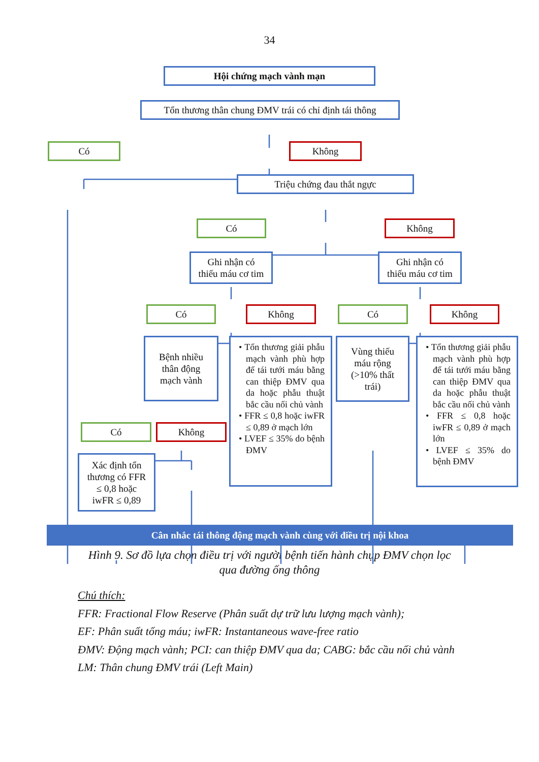34
Hội chứng mạch vành mạn
Tổn thương thân chung ĐMV trái có chỉ định tái thông
Có Không
Triệu chứng đau thắt ngực
Có Không
Ghi nhận có
thiếu máu cơ tim
Ghi nhận có
thiếu máu cơ tim
Có Không Có Không
Bệnh nhiều
thân động
mạch vành
• Tổn thương giải phẫu mạch vành phù hợp để tái tưới máu bằng can thiệp ĐMV qua da hoặc phẫu thuật bắc cầu nối chủ vành
• FFR ≤ 0,8 hoặc iwFR ≤ 0,89 ở mạch lớn
• LVEF ≤ 35% do bệnh ĐMV
Vùng thiếu
máu rộng
(>10% thất
trái)
• Tổn thương giải phẫu mạch vành phù hợp để tái tưới máu bằng can thiệp ĐMV qua da hoặc phẫu thuật bắc cầu nối chủ vành
• FFR ≤ 0,8 hoặc iwFR ≤ 0,89 ở mạch lớn
• LVEF ≤ 35% do bệnh ĐMV
Có Không
Xác định tổn
thương có FFR
≤ 0,8 hoặc
iwFR ≤ 0,89
Cân nhắc tái thông động mạch vành cùng với điều trị nội khoa
Hình 9. Sơ đồ lựa chọn điều trị với người bệnh tiến hành chụp ĐMV chọn lọc
qua đường ống thông
Chú thích:
FFR: Fractional Flow Reserve (Phân suất dự trữ lưu lượng mạch vành);
EF: Phân suất tống máu; iwFR: Instantaneous wave-free ratio
ĐMV: Động mạch vành; PCI: can thiệp ĐMV qua da; CABG: bắc cầu nối chủ vành
LM: Thân chung ĐMV trái (Left Main)